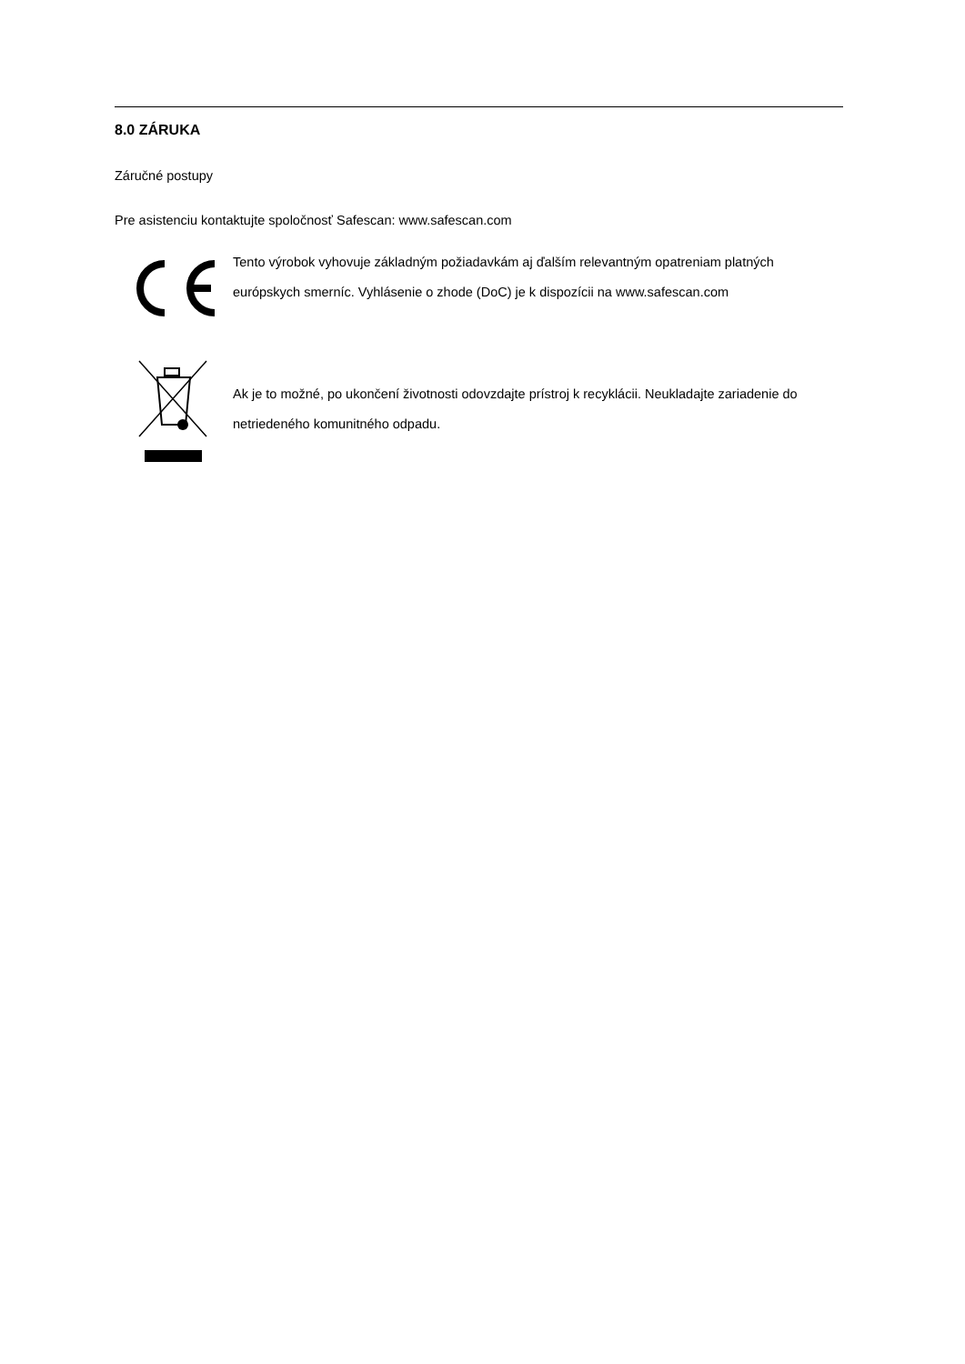8.0 ZÁRUKA
Záručné postupy
Pre asistenciu kontaktujte spoločnosť Safescan: www.safescan.com
Tento výrobok vyhovuje základným požiadavkám aj ďalším relevantným opatreniam platných európskych smerníc. Vyhlásenie o zhode (DoC) je k dispozícii na www.safescan.com
Ak je to možné, po ukončení životnosti odovzdajte prístroj k recyklácii. Neukladajte zariadenie do netriedeného komunitného odpadu.